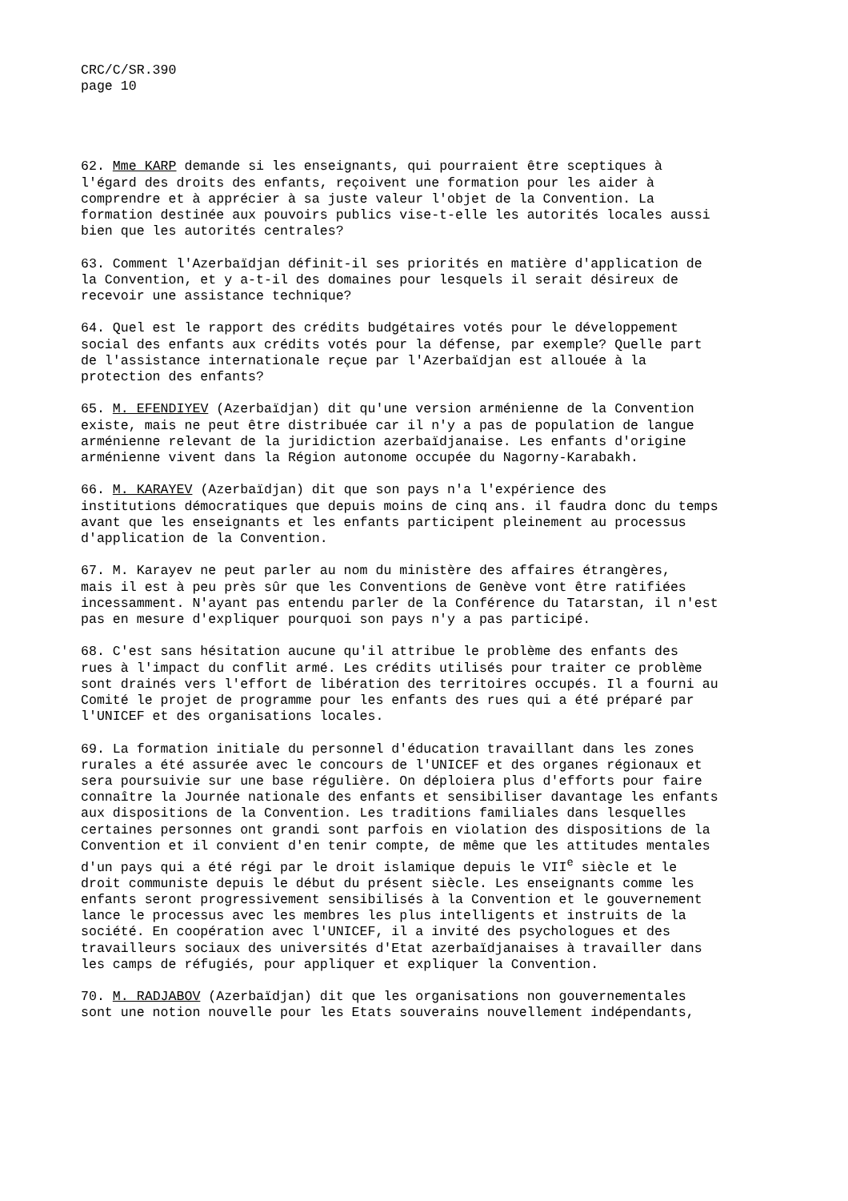CRC/C/SR.390 page 10
62. Mme KARP demande si les enseignants, qui pourraient être sceptiques à l'égard des droits des enfants, reçoivent une formation pour les aider à comprendre et à apprécier à sa juste valeur l'objet de la Convention. La formation destinée aux pouvoirs publics vise-t-elle les autorités locales aussi bien que les autorités centrales?
63. Comment l'Azerbaïdjan définit-il ses priorités en matière d'application de la Convention, et y a-t-il des domaines pour lesquels il serait désireux de recevoir une assistance technique?
64. Quel est le rapport des crédits budgétaires votés pour le développement social des enfants aux crédits votés pour la défense, par exemple? Quelle part de l'assistance internationale reçue par l'Azerbaïdjan est allouée à la protection des enfants?
65. M. EFENDIYEV (Azerbaïdjan) dit qu'une version arménienne de la Convention existe, mais ne peut être distribuée car il n'y a pas de population de langue arménienne relevant de la juridiction azerbaïdjanaise. Les enfants d'origine arménienne vivent dans la Région autonome occupée du Nagorny-Karabakh.
66. M. KARAYEV (Azerbaïdjan) dit que son pays n'a l'expérience des institutions démocratiques que depuis moins de cinq ans. il faudra donc du temps avant que les enseignants et les enfants participent pleinement au processus d'application de la Convention.
67. M. Karayev ne peut parler au nom du ministère des affaires étrangères, mais il est à peu près sûr que les Conventions de Genève vont être ratifiées incessamment. N'ayant pas entendu parler de la Conférence du Tatarstan, il n'est pas en mesure d'expliquer pourquoi son pays n'y a pas participé.
68. C'est sans hésitation aucune qu'il attribue le problème des enfants des rues à l'impact du conflit armé. Les crédits utilisés pour traiter ce problème sont drainés vers l'effort de libération des territoires occupés. Il a fourni au Comité le projet de programme pour les enfants des rues qui a été préparé par l'UNICEF et des organisations locales.
69. La formation initiale du personnel d'éducation travaillant dans les zones rurales a été assurée avec le concours de l'UNICEF et des organes régionaux et sera poursuivie sur une base régulière. On déploiera plus d'efforts pour faire connaître la Journée nationale des enfants et sensibiliser davantage les enfants aux dispositions de la Convention. Les traditions familiales dans lesquelles certaines personnes ont grandi sont parfois en violation des dispositions de la Convention et il convient d'en tenir compte, de même que les attitudes mentales d'un pays qui a été régi par le droit islamique depuis le VII<sup>e</sup> siècle et le droit communiste depuis le début du présent siècle. Les enseignants comme les enfants seront progressivement sensibilisés à la Convention et le gouvernement lance le processus avec les membres les plus intelligents et instruits de la société. En coopération avec l'UNICEF, il a invité des psychologues et des travailleurs sociaux des universités d'Etat azerbaïdjanaises à travailler dans les camps de réfugiés, pour appliquer et expliquer la Convention.
70. M. RADJABOV (Azerbaïdjan) dit que les organisations non gouvernementales sont une notion nouvelle pour les Etats souverains nouvellement indépendants,